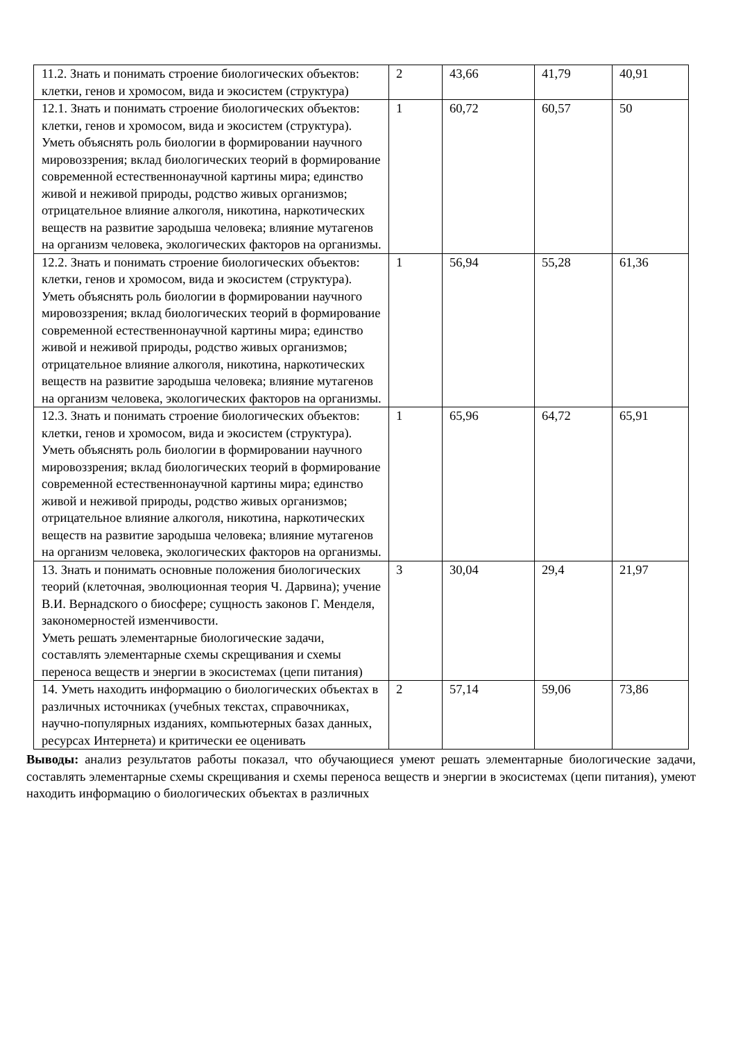| 11.2. Знать и понимать строение биологических объектов: клетки, генов и хромосом, вида и экосистем (структура) | 2 | 43,66 | 41,79 | 40,91 |
| 12.1. Знать и понимать строение биологических объектов: клетки, генов и хромосом, вида и экосистем (структура). Уметь объяснять роль биологии в формировании научного мировоззрения; вклад биологических теорий в формирование современной естественнонаучной картины мира; единство живой и неживой природы, родство живых организмов; отрицательное влияние алкоголя, никотина, наркотических веществ на развитие зародыша человека; влияние мутагенов на организм человека, экологических факторов на организмы. | 1 | 60,72 | 60,57 | 50 |
| 12.2. Знать и понимать строение биологических объектов: клетки, генов и хромосом, вида и экосистем (структура). Уметь объяснять роль биологии в формировании научного мировоззрения; вклад биологических теорий в формирование современной естественнонаучной картины мира; единство живой и неживой природы, родство живых организмов; отрицательное влияние алкоголя, никотина, наркотических веществ на развитие зародыша человека; влияние мутагенов на организм человека, экологических факторов на организмы. | 1 | 56,94 | 55,28 | 61,36 |
| 12.3. Знать и понимать строение биологических объектов: клетки, генов и хромосом, вида и экосистем (структура). Уметь объяснять роль биологии в формировании научного мировоззрения; вклад биологических теорий в формирование современной естественнонаучной картины мира; единство живой и неживой природы, родство живых организмов; отрицательное влияние алкоголя, никотина, наркотических веществ на развитие зародыша человека; влияние мутагенов на организм человека, экологических факторов на организмы. | 1 | 65,96 | 64,72 | 65,91 |
| 13. Знать и понимать основные положения биологических теорий (клеточная, эволюционная теория Ч. Дарвина); учение В.И. Вернадского о биосфере; сущность законов Г. Менделя, закономерностей изменчивости. Уметь решать элементарные биологические задачи, составлять элементарные схемы скрещивания и схемы переноса веществ и энергии в экосистемах (цепи питания) | 3 | 30,04 | 29,4 | 21,97 |
| 14. Уметь находить информацию о биологических объектах в различных источниках (учебных текстах, справочниках, научно-популярных изданиях, компьютерных базах данных, ресурсах Интернета) и критически ее оценивать | 2 | 57,14 | 59,06 | 73,86 |
Выводы: анализ результатов работы показал, что обучающиеся умеют решать элементарные биологические задачи, составлять элементарные схемы скрещивания и схемы переноса веществ и энергии в экосистемах (цепи питания), умеют находить информацию о биологических объектах в различных